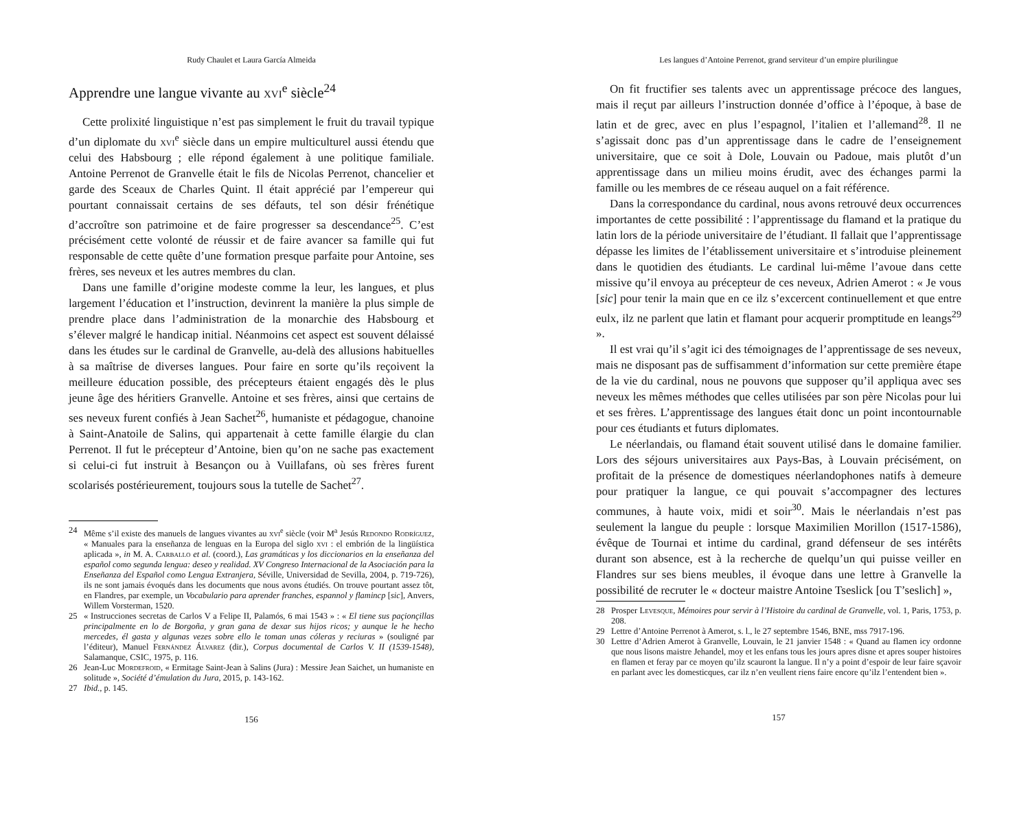Rudy Chaulet et Laura García Almeida
Apprendre une langue vivante au xvi<sup>e</sup> siècle<sup>24</sup>
Cette prolixité linguistique n’est pas simplement le fruit du travail typique d’un diplomate du xvi<sup>e</sup> siècle dans un empire multiculturel aussi étendu que celui des Habsbourg ; elle répond également à une politique familiale. Antoine Perrenot de Granvelle était le fils de Nicolas Perrenot, chancelier et garde des Sceaux de Charles Quint. Il était apprécié par l’empereur qui pourtant connaissait certains de ses défauts, tel son désir frénétique d’accroître son patrimoine et de faire progresser sa descendance<sup>25</sup>. C’est précisément cette volonté de réussir et de faire avancer sa famille qui fut responsable de cette quête d’une formation presque parfaite pour Antoine, ses frères, ses neveux et les autres membres du clan.
Dans une famille d’origine modeste comme la leur, les langues, et plus largement l’éducation et l’instruction, devinrent la manière la plus simple de prendre place dans l’administration de la monarchie des Habsbourg et s’élever malgré le handicap initial. Néanmoins cet aspect est souvent délaissé dans les études sur le cardinal de Granvelle, au-delà des allusions habituelles à sa maîtrise de diverses langues. Pour faire en sorte qu’ils reçoivent la meilleure éducation possible, des précepteurs étaient engagés dès le plus jeune âge des héritiers Granvelle. Antoine et ses frères, ainsi que certains de ses neveux furent confiés à Jean Sachet<sup>26</sup>, humaniste et pédagogue, chanoine à Saint-Anatoile de Salins, qui appartenait à cette famille élargie du clan Perrenot. Il fut le précepteur d’Antoine, bien qu’on ne sache pas exactement si celui-ci fut instruit à Besançon ou à Vuillafans, où ses frères furent scolarisés postérieurement, toujours sous la tutelle de Sachet<sup>27</sup>.
24 Même s’il existe des manuels de langues vivantes au xvi<sup>e</sup> siècle (voir M<sup>a</sup> Jesús Redondo Rodríguez, « Manuales para la enseñanza de lenguas en la Europa del siglo xvi : el embrión de la lingüística aplicada », in M. A. Carballo et al. (coord.), Las gramáticas y los diccionarios en la enseñanza del español como segunda lengua: deseo y realidad. XV Congreso Internacional de la Asociación para la Enseñanza del Español como Lengua Extranjera, Séville, Universidad de Sevilla, 2004, p. 719-726), ils ne sont jamais évoqués dans les documents que nous avons étudiés. On trouve pourtant assez tôt, en Flandres, par exemple, un Vocabulario para aprender franches, espannol y flamincp [sic], Anvers, Willem Vorsterman, 1520.
25 « Instrucciones secretas de Carlos V a Felipe II, Palamós, 6 mai 1543 » : « El tiene sus paçionçillas principalmente en lo de Borgoña, y gran gana de dexar sus hijos ricos; y aunque le he hecho mercedes, él gasta y algunas vezes sobre ello le toman unas cóleras y reciuras » (souligné par l’éditeur), Manuel Fernández Álvarez (dir.), Corpus documental de Carlos V. II (1539-1548), Salamanque, CSIC, 1975, p. 116.
26 Jean-Luc Mordefroid, « Ermitage Saint-Jean à Salins (Jura) : Messire Jean Saichet, un humaniste en solitude », Société d’émulation du Jura, 2015, p. 143-162.
27 Ibid., p. 145.
156
Les langues d’Antoine Perrenot, grand serviteur d’un empire plurilingue
On fit fructifier ses talents avec un apprentissage précoce des langues, mais il reçut par ailleurs l’instruction donnée d’office à l’époque, à base de latin et de grec, avec en plus l’espagnol, l’italien et l’allemand<sup>28</sup>. Il ne s’agissait donc pas d’un apprentissage dans le cadre de l’enseignement universitaire, que ce soit à Dole, Louvain ou Padoue, mais plutôt d’un apprentissage dans un milieu moins érudit, avec des échanges parmi la famille ou les membres de ce réseau auquel on a fait référence.
Dans la correspondance du cardinal, nous avons retrouvé deux occurrences importantes de cette possibilité : l’apprentissage du flamand et la pratique du latin lors de la période universitaire de l’étudiant. Il fallait que l’apprentissage dépasse les limites de l’établissement universitaire et s’introduise pleinement dans le quotidien des étudiants. Le cardinal lui-même l’avoue dans cette missive qu’il envoya au précepteur de ces neveux, Adrien Amerot : « Je vous [sic] pour tenir la main que en ce ilz s’excercent continuellement et que entre eulx, ilz ne parlent que latin et flamant pour acquerir promptitude en leangs<sup>29</sup> ».
Il est vrai qu’il s’agit ici des témoignages de l’apprentissage de ses neveux, mais ne disposant pas de suffisamment d’information sur cette première étape de la vie du cardinal, nous ne pouvons que supposer qu’il appliqua avec ses neveux les mêmes méthodes que celles utilisées par son père Nicolas pour lui et ses frères. L’apprentissage des langues était donc un point incontournable pour ces étudiants et futurs diplomates.
Le néerlandais, ou flamand était souvent utilisé dans le domaine familier. Lors des séjours universitaires aux Pays-Bas, à Louvain précisément, on profitait de la présence de domestiques néerlandophones natifs à demeure pour pratiquer la langue, ce qui pouvait s’accompagner des lectures communes, à haute voix, midi et soir<sup>30</sup>. Mais le néerlandais n’est pas seulement la langue du peuple : lorsque Maximilien Morillon (1517-1586), évêque de Tournai et intime du cardinal, grand défenseur de ses intérêts durant son absence, est à la recherche de quelqu’un qui puisse veiller en Flandres sur ses biens meubles, il évoque dans une lettre à Granvelle la possibilité de recruter le « docteur maistre Antoine Tseslick [ou T’seslich] »,
28 Prosper Levesque, Mémoires pour servir à l’Histoire du cardinal de Granvelle, vol. 1, Paris, 1753, p. 208.
29 Lettre d’Antoine Perrenot à Amerot, s. l., le 27 septembre 1546, BNE, mss 7917-196.
30 Lettre d’Adrien Amerot à Granvelle, Louvain, le 21 janvier 1548 : « Quand au flamen icy ordonne que nous lisons maistre Jehandel, moy et les enfans tous les jours apres disne et apres souper histoires en flamen et feray par ce moyen qu’ilz scauront la langue. Il n’y a point d’espoir de leur faire sçavoir en parlant avec les domesticques, car ilz n’en veullent riens faire encore qu’ilz l’entendent bien ».
157